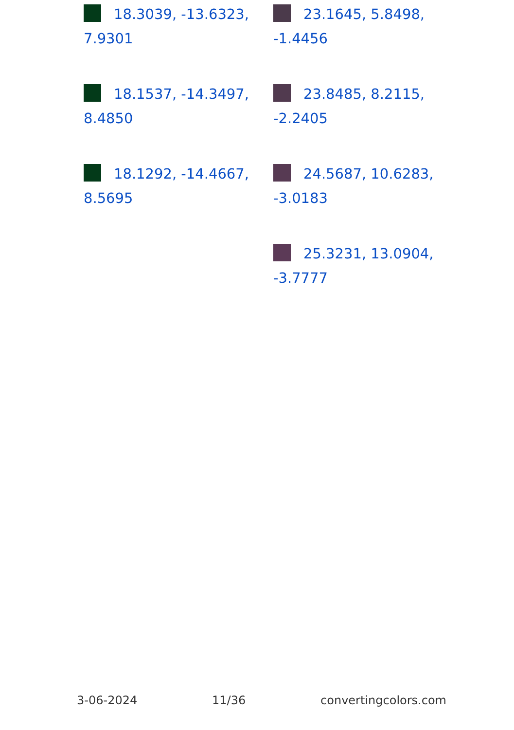18.3039, -13.6323, 7.9301
18.1537, -14.3497, 8.4850
18.1292, -14.4667, 8.5695
23.1645, 5.8498, -1.4456
23.8485, 8.2115, -2.2405
24.5687, 10.6283, -3.0183
25.3231, 13.0904, -3.7777
3-06-2024 11/36 convertingcolors.com